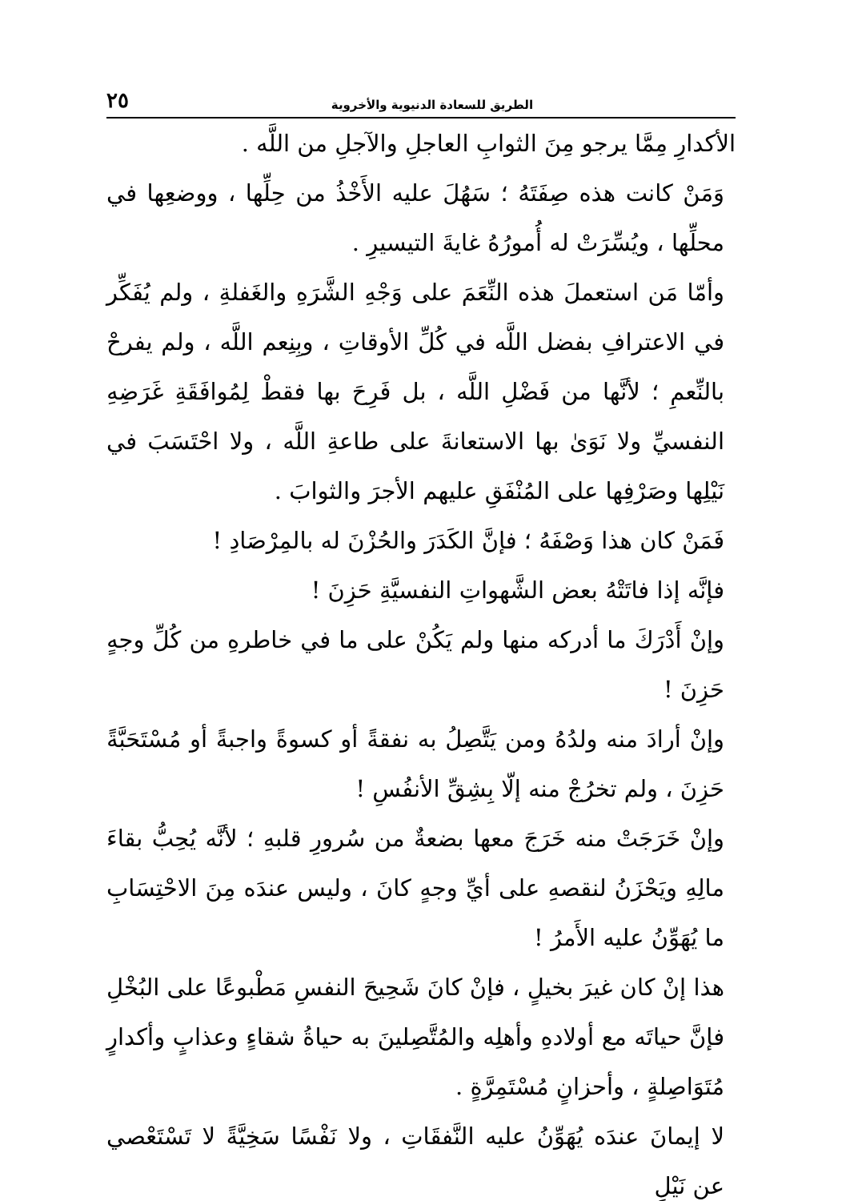الطريق للسعادة الدنيوية والأخروية ٢٥
الأكدارِ مِمَّا يرجو مِنَ الثوابِ العاجلِ والآجلِ من اللَّه .
وَمَنْ كانت هذه صِفَتَهُ ؛ سَهُلَ عليه الأَخْذُ من حِلِّها ، ووضعِها في محلِّها ، ويُسِّرَتْ له أُمورُهُ غايةَ التيسيرِ .
وأمّا مَن استعملَ هذه النِّعَمَ على وَجْهِ الشَّرَهِ والغَفلةِ ، ولم يُفَكِّر في الاعترافِ بفضل اللَّه في كُلِّ الأوقاتِ ، وبِنِعم اللَّه ، ولم يفرحْ بالنِّعمِ ؛ لأنَّها من فَضْلِ اللَّه ، بل فَرِحَ بها فقطْ لِمُوافَقَةِ غَرَضِهِ النفسيِّ ولا نَوَىٰ بها الاستعانةَ على طاعةِ اللَّه ، ولا احْتَسَبَ في نَيْلِها وصَرْفِها على المُنْفَقِ عليهم الأجرَ والثوابَ .
فَمَنْ كان هذا وَصْفَهُ ؛ فإنَّ الكَدَرَ والحُزْنَ له بالمِرْصَادِ !
فإنَّه إذا فاتَتْهُ بعض الشَّهواتِ النفسيَّةِ حَزِنَ !
وإنْ أَدْرَكَ ما أدركه منها ولم يَكُنْ على ما في خاطرهِ من كُلِّ وجهٍ حَزِنَ !
وإنْ أرادَ منه ولدُهُ ومن يَتَّصِلُ به نفقةً أو كسوةً واجبةً أو مُسْتَحَبَّةً حَزِنَ ، ولم تخرُجْ منه إلّا بِشِقِّ الأنفُسِ !
وإنْ خَرَجَتْ منه خَرَجَ معها بضعةٌ من سُرورِ قلبهِ ؛ لأنَّه يُحِبُّ بقاءَ مالِهِ ويَحْزَنُ لنقصهِ على أيِّ وجهٍ كانَ ، وليس عندَه مِنَ الاحْتِسَابِ ما يُهَوِّنُ عليه الأَمرُ !
هذا إنْ كان غيرَ بخيلٍ ، فإنْ كانَ شَحِيحَ النفسِ مَطْبوعًا على البُخْلِ فإنَّ حياتَه مع أولادهِ وأهلِه والمُتَّصِلينَ به حياةُ شقاءٍ وعذابٍ وأكدارٍ مُتَوَاصِلةٍ ، وأحزانٍ مُسْتَمِرَّةٍ .
لا إيمانَ عندَه يُهَوِّنُ عليه النَّفقَاتِ ، ولا نَفْسًا سَخِيَّةً لا تَسْتَعْصي عن نَيْلِ